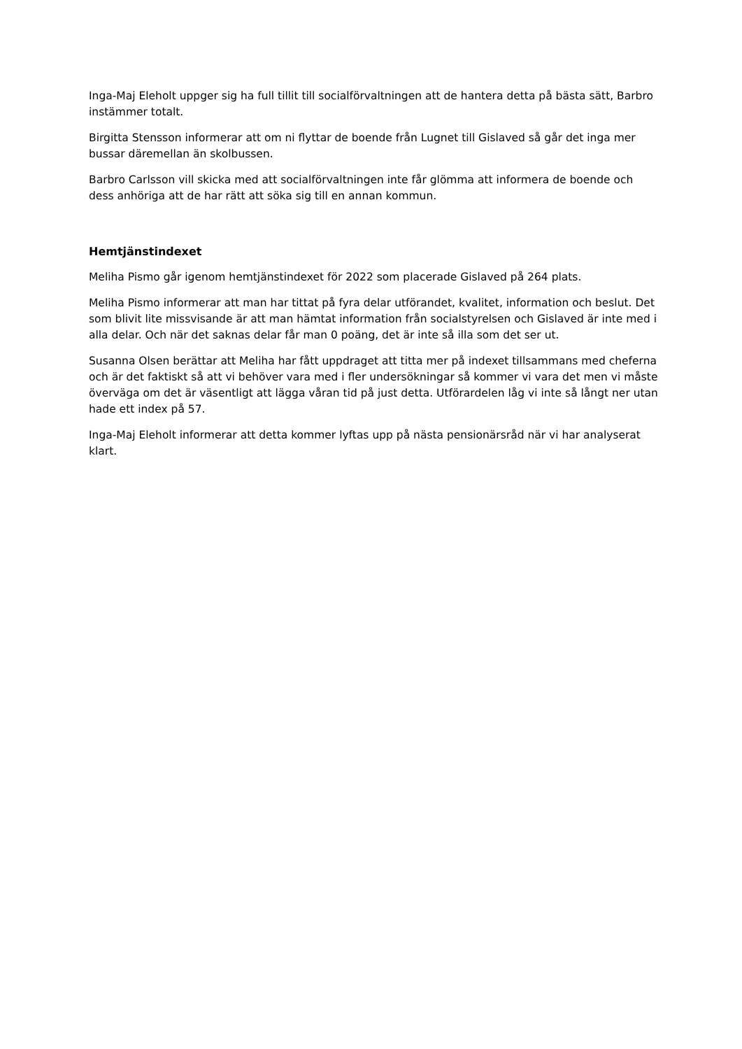Inga-Maj Eleholt uppger sig ha full tillit till socialförvaltningen att de hantera detta på bästa sätt, Barbro instämmer totalt.
Birgitta Stensson informerar att om ni flyttar de boende från Lugnet till Gislaved så går det inga mer bussar däremellan än skolbussen.
Barbro Carlsson vill skicka med att socialförvaltningen inte får glömma att informera de boende och dess anhöriga att de har rätt att söka sig till en annan kommun.
Hemtjänstindexet
Meliha Pismo går igenom hemtjänstindexet för 2022 som placerade Gislaved på 264 plats.
Meliha Pismo informerar att man har tittat på fyra delar utförandet, kvalitet, information och beslut. Det som blivit lite missvisande är att man hämtat information från socialstyrelsen och Gislaved är inte med i alla delar. Och när det saknas delar får man 0 poäng, det är inte så illa som det ser ut.
Susanna Olsen berättar att Meliha har fått uppdraget att titta mer på indexet tillsammans med cheferna och är det faktiskt så att vi behöver vara med i fler undersökningar så kommer vi vara det men vi måste överväga om det är väsentligt att lägga våran tid på just detta. Utförardelen låg vi inte så långt ner utan hade ett index på 57.
Inga-Maj Eleholt informerar att detta kommer lyftas upp på nästa pensionärsråd när vi har analyserat klart.